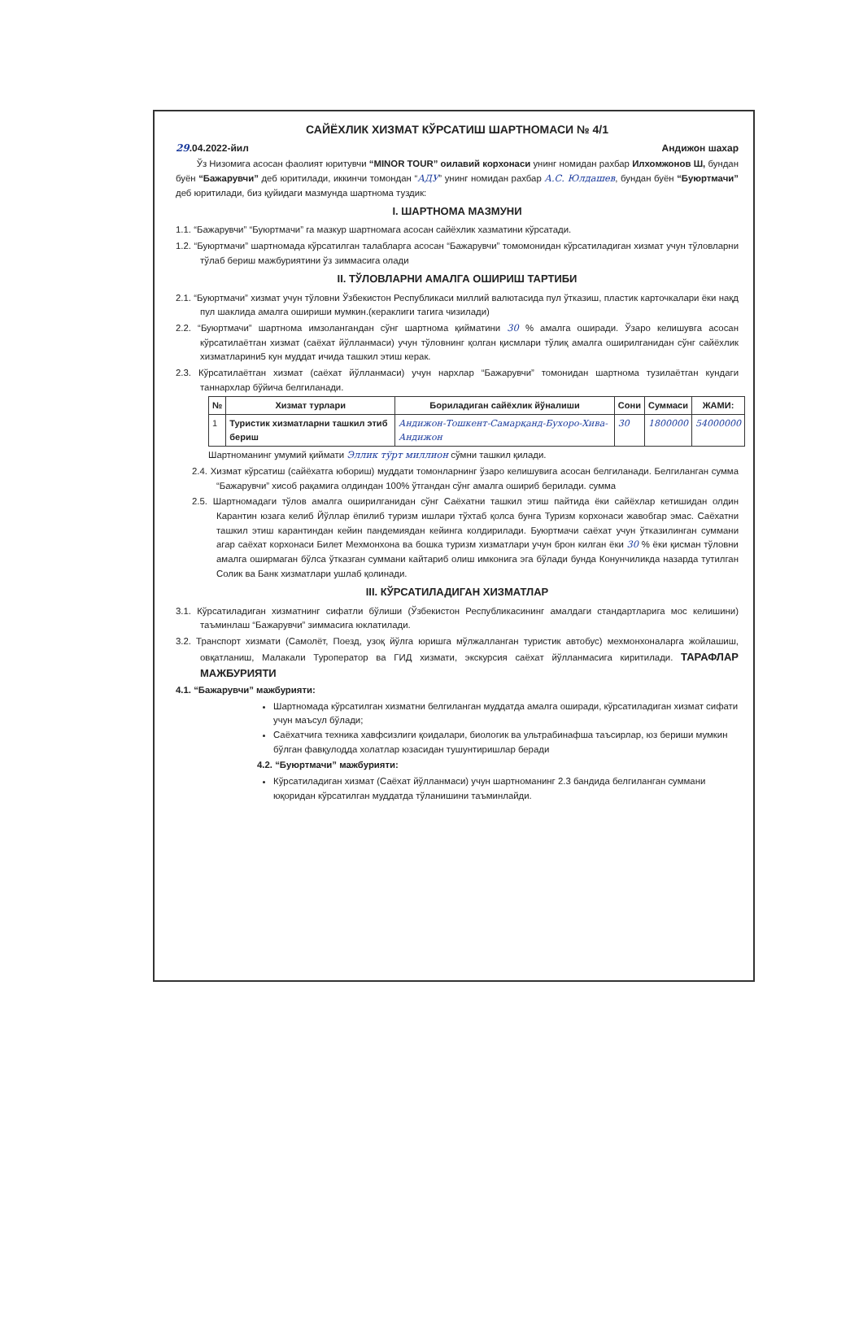САЙЁХЛИК ХИЗМАТ КЎРСАТИШ ШАРТНОМАСИ № 4/1
29.04.2022-йил Андижон шахар
Ўз Низомига асосан фаолият юритувчи “MINOR TOUR” оилавий корхонаси унинг номидан рахбар Илхомжонов Ш, бундан буён “Бажарувчи” деб юритилади, иккинчи томондан “АДУ” унинг номидан рахбар А.С. Юлдашев, бундан буён “Буюртмачи” деб юритилади, биз қуйидаги мазмунда шартнома туздик:
I. ШАРТНОМА МАЗМУНИ
1.1. “Бажарувчи” “Буюртмачи” га мазкур шартномага асосан сайёхлик хазматини кўрсатади.
1.2. “Буюртмачи” шартномада кўрсатилган талабларга асосан “Бажарувчи” томомонидан кўрсатиладиган хизмат учун тўловларни тўлаб бериш мажбуриятини ўз зиммасига олади
II. ТЎЛОВЛАРНИ АМАЛГА ОШИРИШ ТАРТИБИ
2.1. “Буюртмачи” хизмат учун тўловни Ўзбекистон Республикаси миллий валютасида пул ўтказиш, пластик карточкалари ёки нақд пул шаклида амалга ошириши мумкин.(кераклиги тагига чизилади)
2.2. “Буюртмачи” шартнома имзолангандан сўнг шартнома қийматини 30 % амалга оширади. Ўзаро келишувга асосан кўрсатилаётган хизмат (саёхат йўлланмаси) учун тўловнинг қолган қисмлари тўлиқ амалга оширилганидан сўнг сайёхлик хизматларини5 кун муддат ичида ташкил этиш керак.
2.3. Кўрсатилаётган хизмат (саёхат йўлланмаси) учун нархлар “Бажарувчи” томонидан шартнома тузилаётган кундаги таннархлар бўйича белгиланади.
| № | Хизмат турлари | Бориладиган сайёхлик йўналиши | Сони | Суммаси | ЖАМИ: |
| --- | --- | --- | --- | --- | --- |
| 1 | Туристик хизматларни ташкил этиб бериш | Андижон-Тошкент-Самарқанд-Бухоро-Хива-Андижон | 30 | 1800000 | 54000000 |
Шартноманинг умумий қиймати Эллик тўрт миллион сўмни ташкил қилади.
2.4. Хизмат кўрсатиш (сайёхатга юбориш) муддати томонларнинг ўзаро келишувига асосан белгиланади. Белгиланган сумма “Бажарувчи” хисоб рақамига олдиндан 100% ўтгандан сўнг амалга ошириб берилади. сумма
2.5. Шартномадаги тўлов амалга оширилганидан сўнг Саёхатни ташкил этиш пайтида ёки сайёхлар кетишидан олдин Карантин юзага келиб Йўллар ёпилиб туризм ишлари тўхтаб қолса бунга Туризм корхонаси жавобгар эмас. Саёхатни ташкил этиш карантиндан кейин пандемиядан кейинга колдирилади. Буюртмачи саёхат учун ўтказилинган суммани агар саёхат корхонаси Билет Мехмонхона ва бошка туризм хизматлари учун брон килган ёки 30 % ёки қисман тўловни амалга оширмаган бўлса ўтказган суммани кайтариб олиш имконига эга бўлади бунда Конунчиликда назарда тутилган Солик ва Банк хизматлари ушлаб қолинади.
III. КЎРСАТИЛАДИГАН ХИЗМАТЛАР
3.1. Кўрсатиладиган хизматнинг сифатли бўлиши (Ўзбекистон Республикасининг амалдаги стандартларига мос келишини) таъминлаш “Бажарувчи” зиммасига юклатилади.
3.2. Транспорт хизмати (Самолёт, Поезд, узоқ йўлга юришга мўлжалланган туристик автобус) мехмонхоналарга жойлашиш, овқатланиш, Малакали Туроператор ва ГИД хизмати, экскурсия саёхат йўлланмасига киритилади. ТАРАФЛАР МАЖБУРИЯТИ
4.1. “Бажарувчи” мажбурияти:
Шартномада кўрсатилган хизматни белгиланган муддатда амалга оширади, кўрсатиладиган хизмат сифати учун маъсул бўлади;
Саёхатчига техника хавфсизлиги қоидалари, биологик ва ультрабинафша таъсирлар, юз бериши мумкин бўлган фавқулодда холатлар юзасидан тушунтиришлар беради
4.2. “Буюртмачи” мажбурияти:
Кўрсатиладиган хизмат (Саёхат йўлланмаси) учун шартноманинг 2.3 бандида белгиланган суммани юқоридан кўрсатилган муддатда тўланишини таъминлайди.